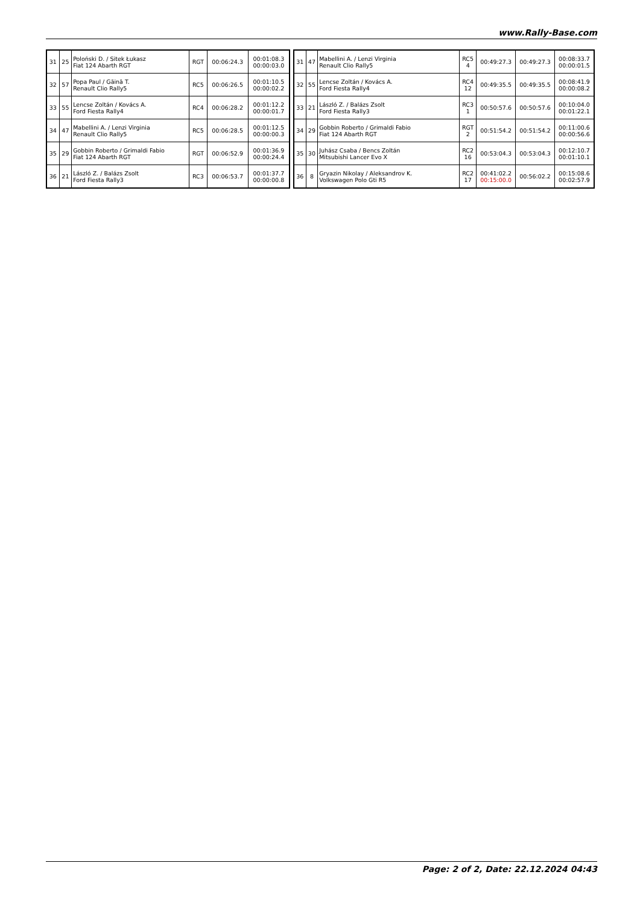www.Rally-Base.com
| 31 | 25 | Poloński D. / Sitek Łukasz Fiat 124 Abarth RGT | RGT | 00:06:24.3 | 00:01:08.3 00:00:03.0 |
| 32 | 57 | Popa Paul / Găină T. Renault Clio Rally5 | RC5 | 00:06:26.5 | 00:01:10.5 00:00:02.2 |
| 33 | 55 | Lencse Zoltán / Kovács A. Ford Fiesta Rally4 | RC4 | 00:06:28.2 | 00:01:12.2 00:00:01.7 |
| 34 | 47 | Mabellini A. / Lenzi Virginia Renault Clio Rally5 | RC5 | 00:06:28.5 | 00:01:12.5 00:00:00.3 |
| 35 | 29 | Gobbin Roberto / Grimaldi Fabio Fiat 124 Abarth RGT | RGT | 00:06:52.9 | 00:01:36.9 00:00:24.4 |
| 36 | 21 | László Z. / Balázs Zsolt Ford Fiesta Rally3 | RC3 | 00:06:53.7 | 00:01:37.7 00:00:00.8 |
| 31 | 47 | Mabellini A. / Lenzi Virginia Renault Clio Rally5 | RC5 4 | 00:49:27.3 | 00:49:27.3 | 00:08:33.7 00:00:01.5 |
| 32 | 55 | Lencse Zoltán / Kovács A. Ford Fiesta Rally4 | RC4 12 | 00:49:35.5 | 00:49:35.5 | 00:08:41.9 00:00:08.2 |
| 33 | 21 | László Z. / Balázs Zsolt Ford Fiesta Rally3 | RC3 1 | 00:50:57.6 | 00:50:57.6 | 00:10:04.0 00:01:22.1 |
| 34 | 29 | Gobbin Roberto / Grimaldi Fabio Fiat 124 Abarth RGT | RGT 2 | 00:51:54.2 | 00:51:54.2 | 00:11:00.6 00:00:56.6 |
| 35 | 30 | Juhász Csaba / Bencs Zoltán Mitsubishi Lancer Evo X | RC2 16 | 00:53:04.3 | 00:53:04.3 | 00:12:10.7 00:01:10.1 |
| 36 | 8 | Gryazin Nikolay / Aleksandrov K. Volkswagen Polo Gti R5 | RC2 17 | 00:41:02.2 00:15:00.0 | 00:56:02.2 | 00:15:08.6 00:02:57.9 |
Page: 2 of 2, Date: 22.12.2024 04:43